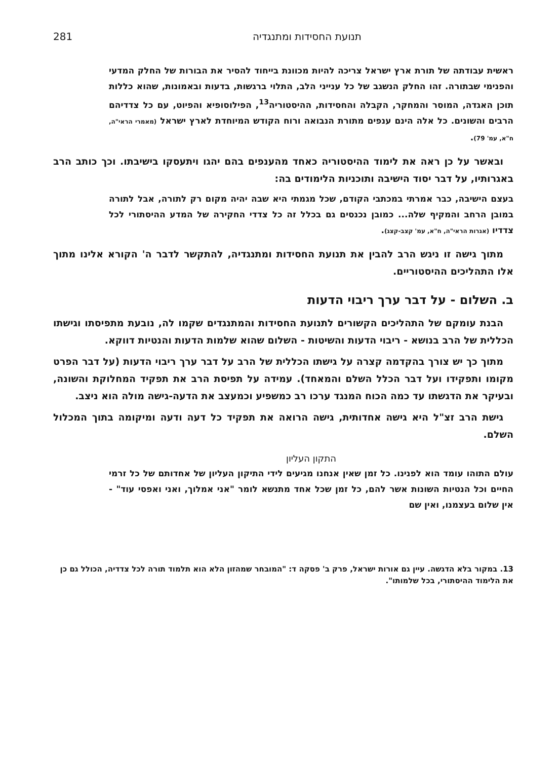תנועת החסידות ומתנגדיה 281
ראשית עבודתה של תורת ארץ ישראל צריכה להיות מכוונת בייחוד להסיר את הבורות של החלק המדעי והפנימי שבתורה. זהו החלק הנשגב של כל ענייני הלב, התלוי ברגשות, בדעות ובאמונות, שהוא כללות תוכן האגדה, המוסר והמחקר, הקבלה והחסידות, ההיסטוריה<sup>13</sup>, הפילוסופיא והפיוט, עם כל צדדיהם הרבים והשונים. כל אלה הינם ענפים מתורת הנבואה ורוח הקודש המיוחדת לארץ ישראל (מאמרי הראי"ה, ח"א, עמ' 79).
ובאשר על כן ראה את לימוד ההיסטוריה כאחד מהענפים בהם יהגו ויתעסקו בישיבתו. וכך כותב הרב באגרותיו, על דבר יסוד הישיבה ותוכניות הלימודים בה:
בעצם הישיבה, כבר אמרתי במכתבי הקודם, שכל מגמתי היא שבה יהיה מקום רק לתורה, אבל לתורה במובן הרחב והמקיף שלה... כמובן נכנסים גם בכלל זה כל צדדי החקירה של המדע ההיסתורי לכל צדדיו (אגרות הראי"ה, ח"א, עמ' קצב-קצג).
מתוך גישה זו ניגש הרב להבין את תנועת החסידות ומתנגדיה, להתקשר לדבר ה' הקורא אלינו מתוך אלו התהליכים ההיסטוריים.
ב. השלום - על דבר ערך ריבוי הדעות
הבנת עומקם של התהליכים הקשורים לתנועת החסידות והמתנגדים שקמו לה, נובעת מתפיסתו וגישתו הכללית של הרב בנושא - ריבוי הדעות והשיטות - השלום שהוא שלמות הדעות והנטיות דווקא.
מתוך כך יש צורך בהקדמה קצרה על גישתו הכללית של הרב על דבר ערך ריבוי הדעות (על דבר הפרט מקומו ותפקידו ועל דבר הכלל השלם והמאחד). עמידה על תפיסת הרב את תפקיד המחלוקת והשונה, ובעיקר את הדגשתו עד כמה הכוח המנגד ערכו רב כמשפיע וכמעצב את הדעה-גישה מולה הוא ניצב.
גישת הרב זצ"ל היא גישה אחדותית, גישה הרואה את תפקיד כל דעה ודעה ומיקומה בתוך המכלול השלם.
התקון העליון
עולם התוהו עומד הוא לפנינו. כל זמן שאין אנחנו מגיעים לידי התיקון העליון של אחדותם של כל זרמי החיים וכל הנטיות השונות אשר להם, כל זמן שכל אחד מתנשא לומר "אני אמלוך, ואני ואפסי עוד" - אין שלום בעצמנו, ואין שם
13. במקור בלא הדגשה. עיין גם אורות ישראל, פרק ב' פסקה ד: "המובחר שמהזון הלא הוא תלמוד תורה לכל צדדיה, הכולל גם כן את הלימוד ההיסתורי, בכל שלמותו".